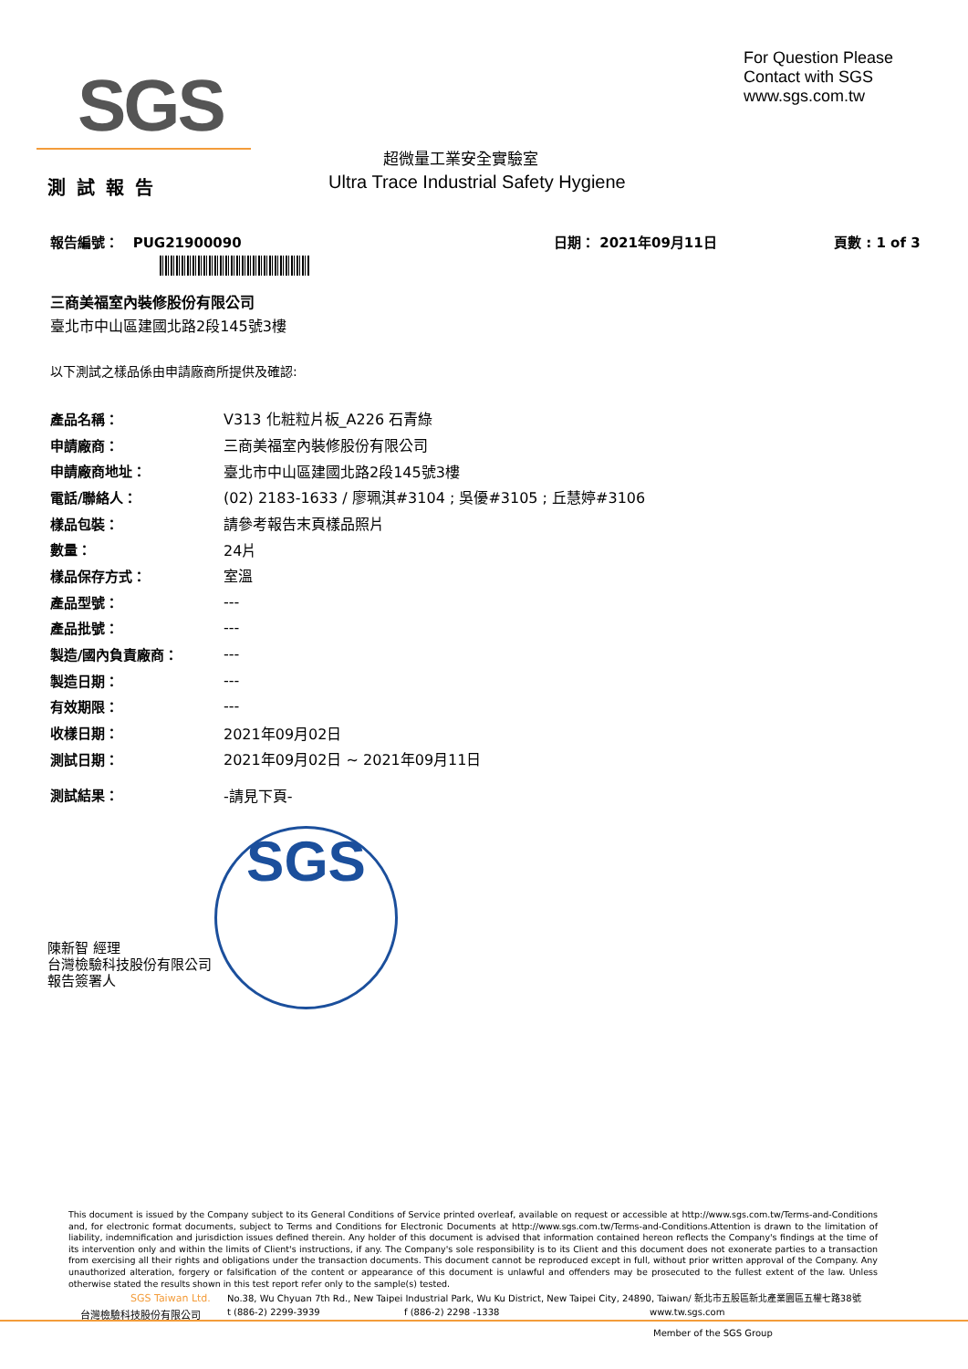SGS
For Question Please
Contact with SGS
www.sgs.com.tw
超微量工業安全實驗室
測試報告
Ultra Trace Industrial Safety Hygiene
報告編號： PUG21900090 日期： 2021年09月11日 頁數 : 1 of 3
三商美福室內裝修股份有限公司
臺北市中山區建國北路2段145號3樓
以下測試之樣品係由申請廠商所提供及確認:
| 產品名稱： | V313 化粧粒片板_A226 石青綠 |
| 申請廠商： | 三商美福室內裝修股份有限公司 |
| 申請廠商地址： | 臺北市中山區建國北路2段145號3樓 |
| 電話/聯絡人： | (02) 2183-1633 / 廖珮淇#3104 ; 吳優#3105 ; 丘慧婷#3106 |
| 樣品包裝： | 請參考報告末頁樣品照片 |
| 數量： | 24片 |
| 樣品保存方式： | 室溫 |
| 產品型號： | --- |
| 產品批號： | --- |
| 製造/國內負責廠商： | --- |
| 製造日期： | --- |
| 有效期限： | --- |
| 收樣日期： | 2021年09月02日 |
| 測試日期： | 2021年09月02日 ~ 2021年09月11日 |
| 測試結果： | -請見下頁- |
SGS
陳新智 經理
台灣檢驗科技股份有限公司
報告簽署人
This document is issued by the Company subject to its General Conditions of Service printed overleaf, available on request or accessible at http://www.sgs.com.tw/Terms-and-Conditions and, for electronic format documents, subject to Terms and Conditions for Electronic Documents at http://www.sgs.com.tw/Terms-and-Conditions.Attention is drawn to the limitation of liability, indemnification and jurisdiction issues defined therein. Any holder of this document is advised that information contained hereon reflects the Company's findings at the time of its intervention only and within the limits of Client's instructions, if any. The Company's sole responsibility is to its Client and this document does not exonerate parties to a transaction from exercising all their rights and obligations under the transaction documents. This document cannot be reproduced except in full, without prior written approval of the Company. Any unauthorized alteration, forgery or falsification of the content or appearance of this document is unlawful and offenders may be prosecuted to the fullest extent of the law. Unless otherwise stated the results shown in this test report refer only to the sample(s) tested.
SGS Taiwan Ltd.
台灣檢驗科技股份有限公司
No.38, Wu Chyuan 7th Rd., New Taipei Industrial Park, Wu Ku District, New Taipei City, 24890, Taiwan/ 新北市五股區新北產業園區五權七路38號
t (886-2) 2299-3939 f (886-2) 2298 -1338 www.tw.sgs.com
Member of the SGS Group